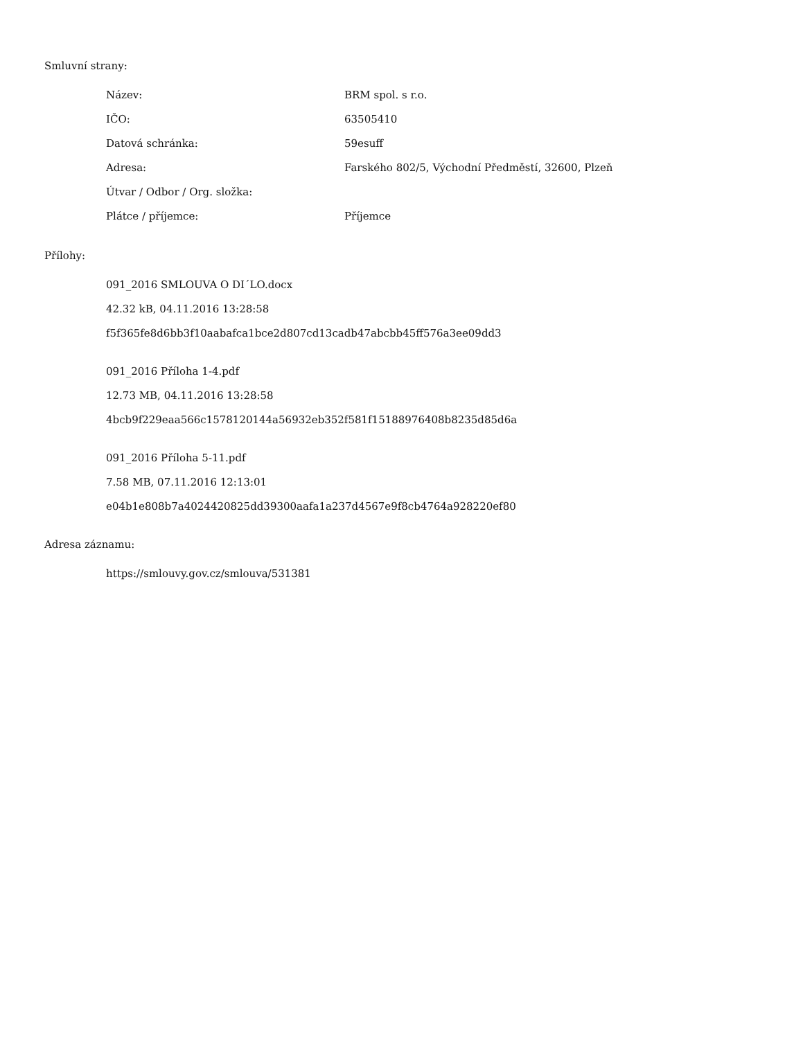Smluvní strany:
| Název: | BRM spol. s r.o. |
| IČO: | 63505410 |
| Datová schránka: | 59esuff |
| Adresa: | Farského 802/5, Východní Předměstí, 32600, Plzeň |
| Útvar / Odbor / Org. složka: | |
| Plátce / příjemce: | Příjemce |
Přílohy:
091_2016 SMLOUVA O DI´LO.docx
42.32 kB, 04.11.2016 13:28:58
f5f365fe8d6bb3f10aabafca1bce2d807cd13cadb47abcbb45ff576a3ee09dd3
091_2016 Příloha 1-4.pdf
12.73 MB, 04.11.2016 13:28:58
4bcb9f229eaa566c1578120144a56932eb352f581f15188976408b8235d85d6a
091_2016 Příloha 5-11.pdf
7.58 MB, 07.11.2016 12:13:01
e04b1e808b7a4024420825dd39300aafa1a237d4567e9f8cb4764a928220ef80
Adresa záznamu:
https://smlouvy.gov.cz/smlouva/531381